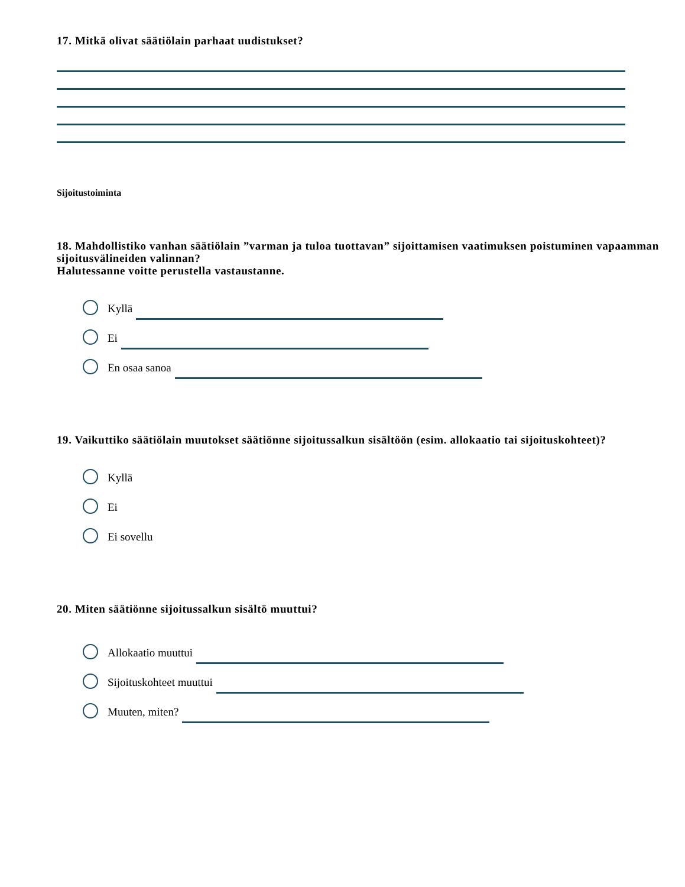17. Mitkä olivat säätiölain parhaat uudistukset?
Sijoitustoiminta
18. Mahdollistiko vanhan säätiölain ”varman ja tuloa tuottavan” sijoittamisen vaatimuksen poistuminen vapaamman sijoitusvälineiden valinnan?
Halutessanne voitte perustella vastaustanne.
Kyllä
Ei
En osaa sanoa
19. Vaikuttiko säätiölain muutokset säätiönne sijoitussalkun sisältöön (esim. allokaatio tai sijoituskohteet)?
Kyllä
Ei
Ei sovellu
20. Miten säätiönne sijoitussalkun sisältö muuttui?
Allokaatio muuttui
Sijoituskohteet muuttui
Muuten, miten?